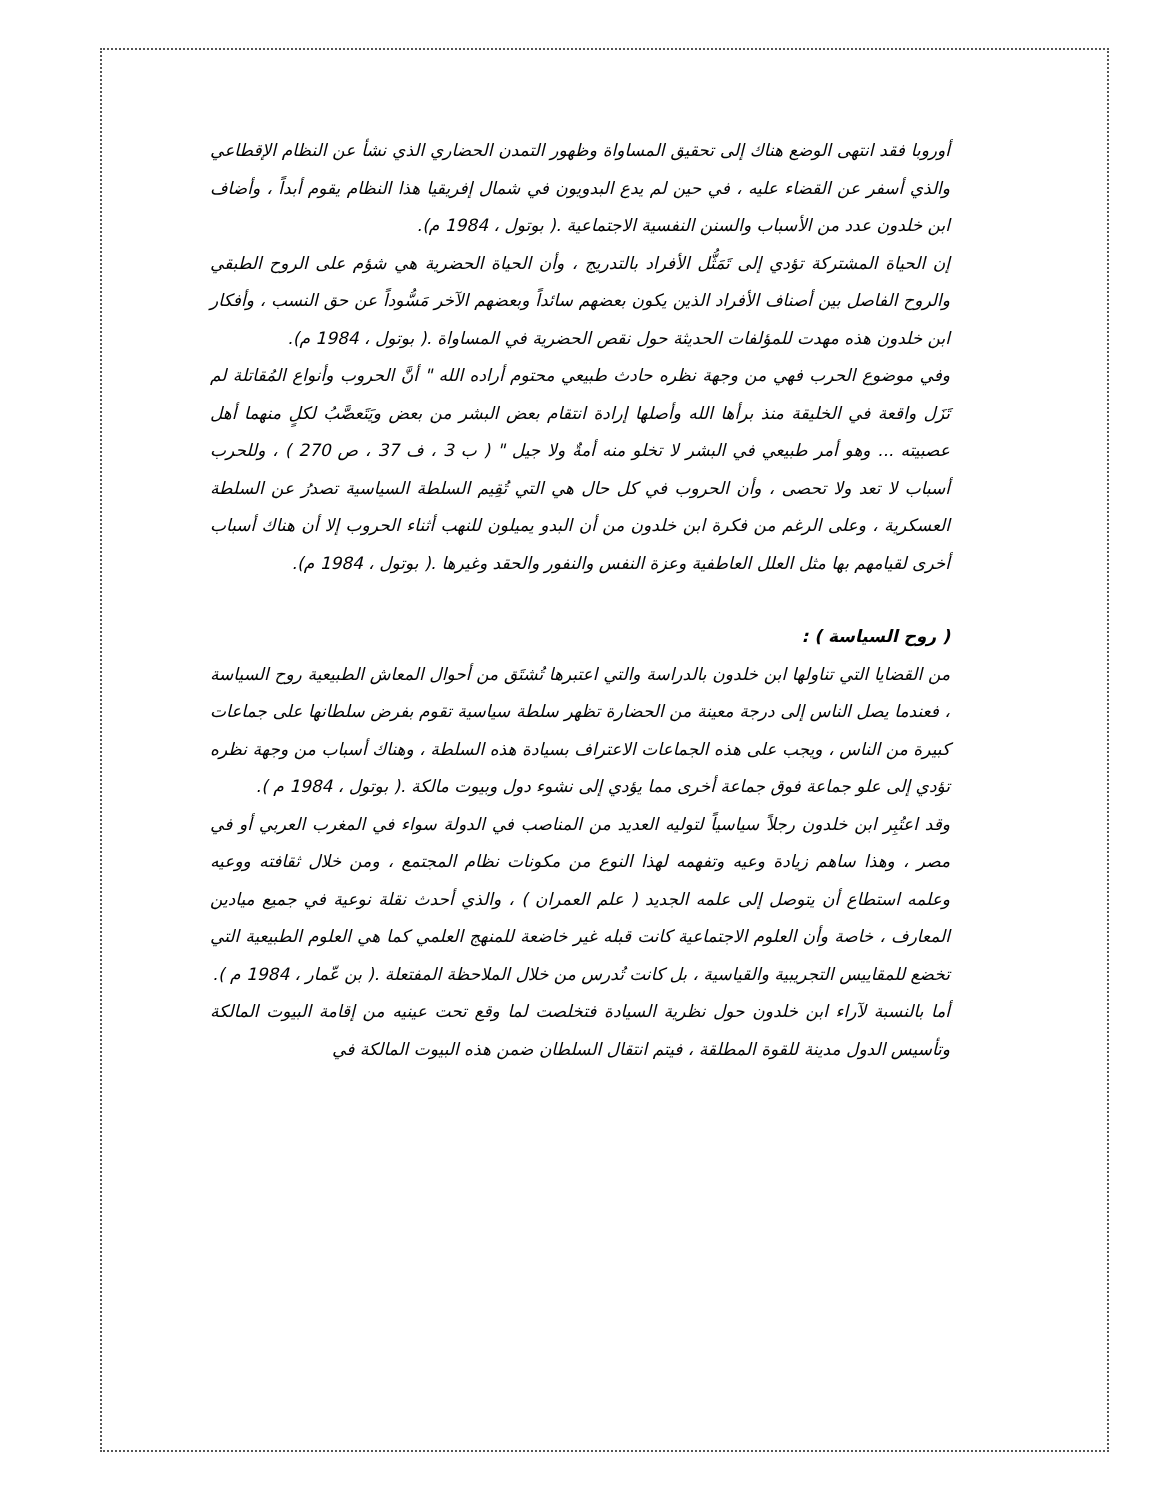أوروبا فقد انتهى الوضع هناك إلى تحقيق المساواة وظهور التمدن الحضاري الذي نشأ عن النظام الإقطاعي والذي أسفر عن القضاء عليه ، في حين لم يدع البدويون في شمال إفريقيا هذا النظام يقوم أبداً ، وأضاف ابن خلدون عدد من الأسباب والسنن النفسية الاجتماعية .( بوتول ، 1984 م).
إن الحياة المشتركة تؤدي إلى تَمَثُّل الأفراد بالتدريج ، وأن الحياة الحضرية هي شؤم على الروح الطبقي والروح الفاصل بين أصناف الأفراد الذين يكون بعضهم سائداً وبعضهم الآخر مَسُّوداً عن حق النسب ، وأفكار ابن خلدون هذه مهدت للمؤلفات الحديثة حول نقص الحضرية في المساواة .( بوتول ، 1984 م).
وفي موضوع الحرب فهي من وجهة نظره حادث طبيعي محتوم أراده الله " أنَّ الحروب وأنواع المُقاتلة لم تَزَل واقعة في الخليقة منذ برأها الله وأصلها إرادة انتقام بعض البشر من بعض ويَتَعصَّبُ لكلٍ منهما أهل عصبيته ... وهو أمر طبيعي في البشر لا تخلو منه أمةٌ ولا جيل " ( ب 3 ، ف 37 ، ص 270 ) ، وللحرب أسباب لا تعد ولا تحصى ، وأن الحروب في كل حال هي التي تُقِيم السلطة السياسية تصدرُ عن السلطة العسكرية ، وعلى الرغم من فكرة ابن خلدون من أن البدو يميلون للنهب أثناء الحروب إلا أن هناك أسباب أخرى لقيامهم بها مثل العلل العاطفية وعزة النفس والنفور والحقد وغيرها .( بوتول ، 1984 م).
( روح السياسة ) :
من القضايا التي تناولها ابن خلدون بالدراسة والتي اعتبرها تُشتَق من أحوال المعاش الطبيعية روح السياسة ، فعندما يصل الناس إلى درجة معينة من الحضارة تظهر سلطة سياسية تقوم بفرض سلطانها على جماعات كبيرة من الناس ، ويجب على هذه الجماعات الاعتراف بسيادة هذه السلطة ، وهناك أسباب من وجهة نظره تؤدي إلى علو جماعة فوق جماعة أخرى مما يؤدي إلى نشوء دول وبيوت مالكة .( بوتول ، 1984 م ).
وقد اعتُبِر ابن خلدون رجلاً سياسياً لتوليه العديد من المناصب في الدولة سواء في المغرب العربي أو في مصر ، وهذا ساهم زيادة وعيه وتفهمه لهذا النوع من مكونات نظام المجتمع ، ومن خلال ثقافته ووعيه وعلمه استطاع أن يتوصل إلى علمه الجديد ( علم العمران ) ، والذي أحدث نقلة نوعية في جميع ميادين المعارف ، خاصة وأن العلوم الاجتماعية كانت قبله غير خاضعة للمنهج العلمي كما هي العلوم الطبيعية التي تخضع للمقاييس التجريبية والقياسية ، بل كانت تُدرس من خلال الملاحظة المفتعلة .( بن عّمار ، 1984 م ).
أما بالنسبة لآراء ابن خلدون حول نظرية السيادة فتخلصت لما وقع تحت عينيه من إقامة البيوت المالكة وتأسيس الدول مدينة للقوة المطلقة ، فيتم انتقال السلطان ضمن هذه البيوت المالكة في